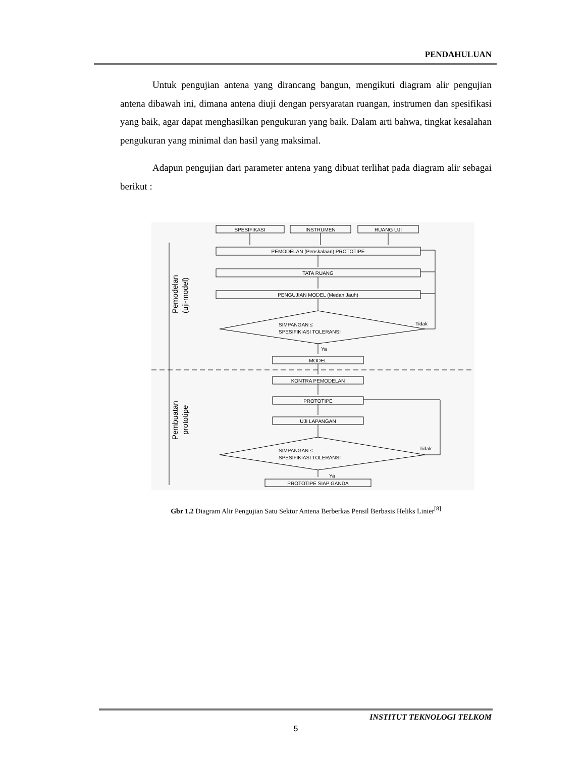PENDAHULUAN
Untuk pengujian antena yang dirancang bangun, mengikuti diagram alir pengujian antena dibawah ini, dimana antena diuji dengan persyaratan ruangan, instrumen dan spesifikasi yang baik, agar dapat menghasilkan pengukuran yang baik. Dalam arti bahwa, tingkat kesalahan pengukuran yang minimal dan hasil yang maksimal.
Adapun pengujian dari parameter antena yang dibuat terlihat pada diagram alir sebagai berikut :
SPESIFIKASI
INSTRUMEN
RUANG UJI
PEMODELAN (Penskalaan) PROTOTIPE
TATA RUANG
PENGUJIAN MODEL (Medan Jauh)
SIMPANGAN ≤
SPESIFIKIASI TOLERANSI
Tidak
Ya
MODEL
KONTRA PEMODELAN
PROTOTIPE
UJI LAPANGAN
SIMPANGAN ≤
SPESIFIKIASI TOLERANSI
Tidak
Ya
PROTOTIPE SIAP GANDA
Pemodelan
(uji-model)
Pembuatan
prototipe
Gbr 1.2 Diagram Alir Pengujian Satu Sektor Antena Berberkas Pensil Berbasis Heliks Linier<sup>[8]</sup>
INSTITUT TEKNOLOGI TELKOM
5